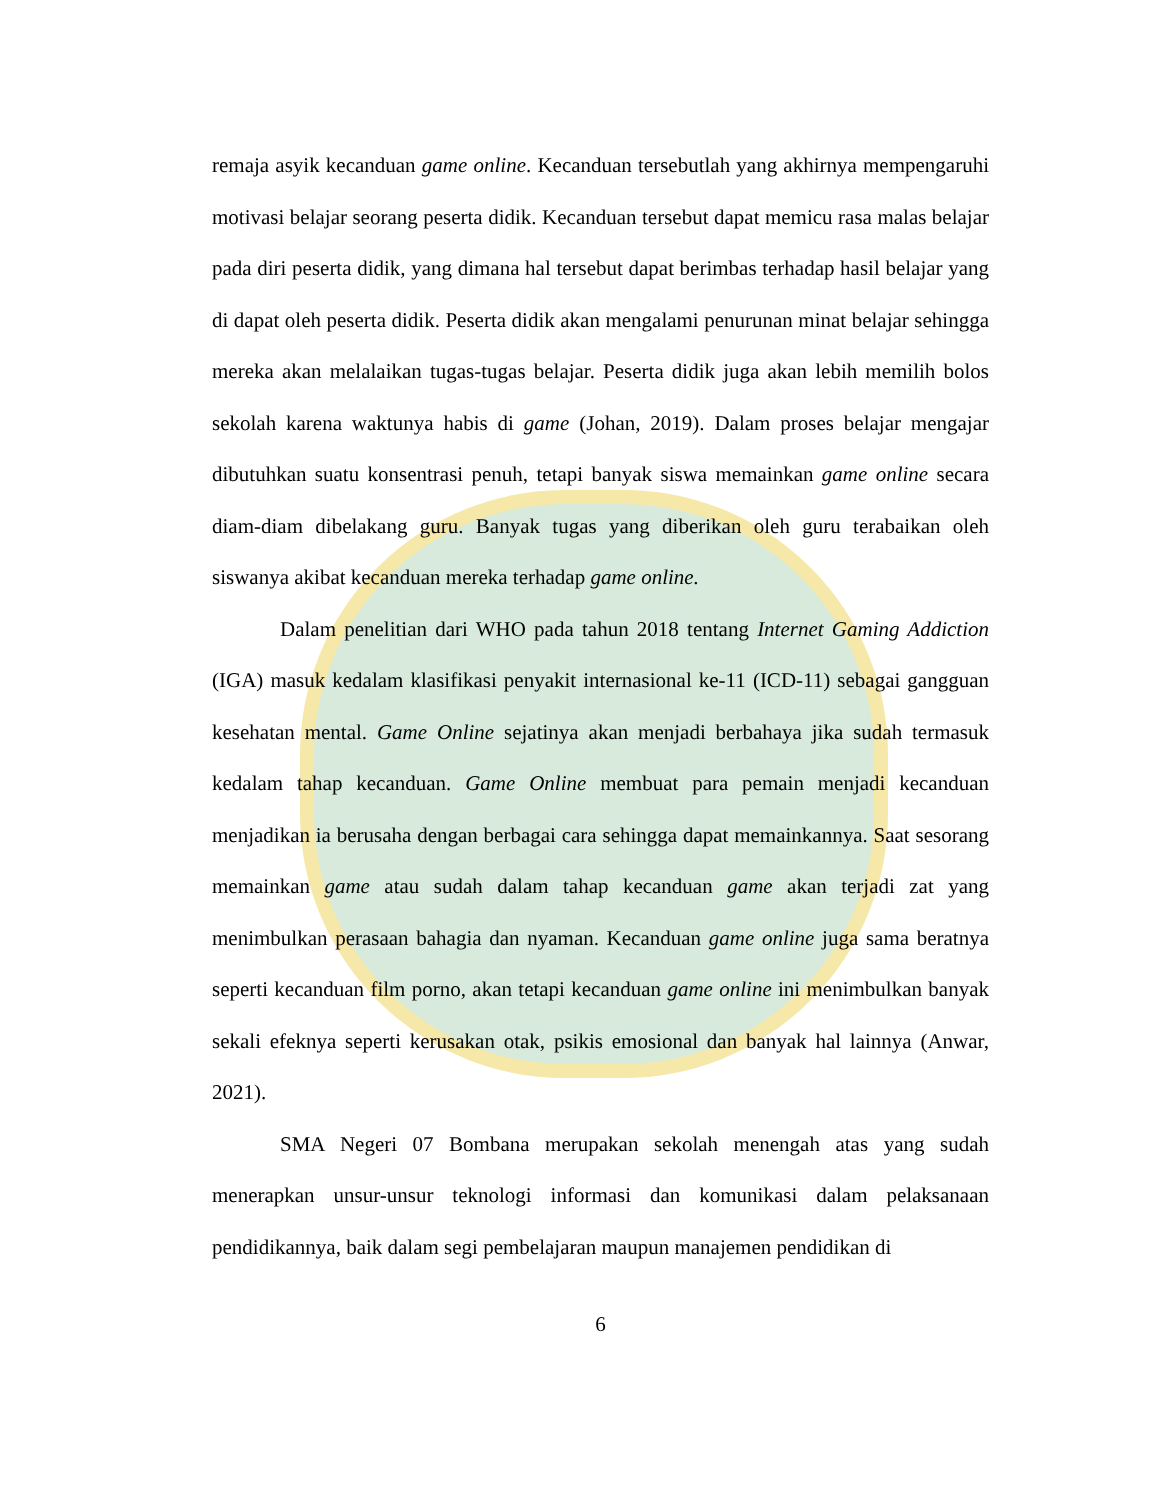remaja asyik kecanduan game online. Kecanduan tersebutlah yang akhirnya mempengaruhi motivasi belajar seorang peserta didik. Kecanduan tersebut dapat memicu rasa malas belajar pada diri peserta didik, yang dimana hal tersebut dapat berimbas terhadap hasil belajar yang di dapat oleh peserta didik. Peserta didik akan mengalami penurunan minat belajar sehingga mereka akan melalaikan tugas-tugas belajar. Peserta didik juga akan lebih memilih bolos sekolah karena waktunya habis di game (Johan, 2019). Dalam proses belajar mengajar dibutuhkan suatu konsentrasi penuh, tetapi banyak siswa memainkan game online secara diam-diam dibelakang guru. Banyak tugas yang diberikan oleh guru terabaikan oleh siswanya akibat kecanduan mereka terhadap game online.
Dalam penelitian dari WHO pada tahun 2018 tentang Internet Gaming Addiction (IGA) masuk kedalam klasifikasi penyakit internasional ke-11 (ICD-11) sebagai gangguan kesehatan mental. Game Online sejatinya akan menjadi berbahaya jika sudah termasuk kedalam tahap kecanduan. Game Online membuat para pemain menjadi kecanduan menjadikan ia berusaha dengan berbagai cara sehingga dapat memainkannya. Saat sesorang memainkan game atau sudah dalam tahap kecanduan game akan terjadi zat yang menimbulkan perasaan bahagia dan nyaman. Kecanduan game online juga sama beratnya seperti kecanduan film porno, akan tetapi kecanduan game online ini menimbulkan banyak sekali efeknya seperti kerusakan otak, psikis emosional dan banyak hal lainnya (Anwar, 2021).
SMA Negeri 07 Bombana merupakan sekolah menengah atas yang sudah menerapkan unsur-unsur teknologi informasi dan komunikasi dalam pelaksanaan pendidikannya, baik dalam segi pembelajaran maupun manajemen pendidikan di
6